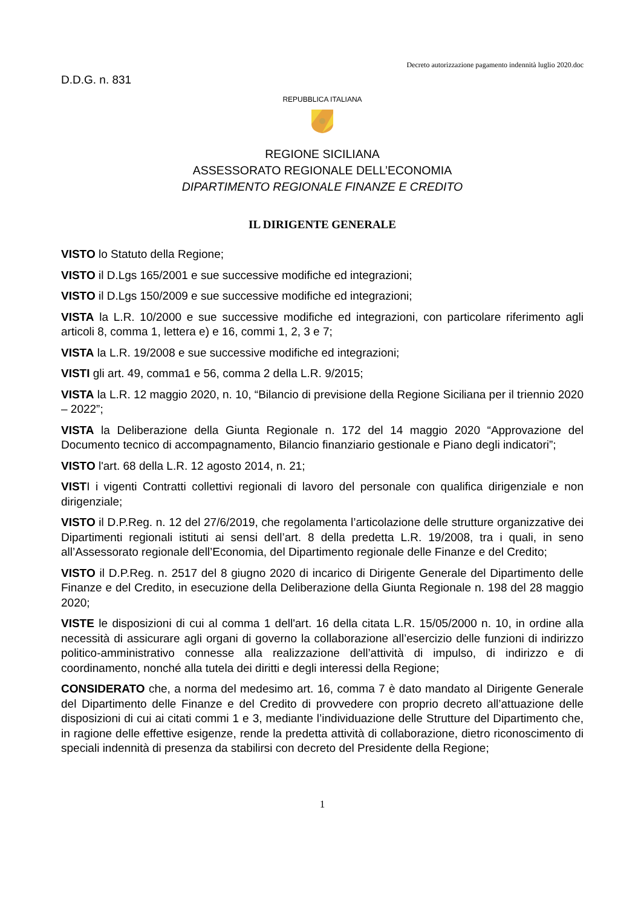Decreto autorizzazione pagamento indennità luglio 2020.doc
D.D.G. n. 831
REPUBBLICA ITALIANA
REGIONE SICILIANA
ASSESSORATO REGIONALE DELL’ECONOMIA
DIPARTIMENTO REGIONALE FINANZE E CREDITO
IL DIRIGENTE GENERALE
VISTO lo Statuto della Regione;
VISTO il D.Lgs 165/2001 e sue successive modifiche ed integrazioni;
VISTO il D.Lgs 150/2009 e sue successive modifiche ed integrazioni;
VISTA la L.R. 10/2000 e sue successive modifiche ed integrazioni, con particolare riferimento agli articoli 8, comma 1, lettera e) e 16, commi 1, 2, 3 e 7;
VISTA la L.R. 19/2008 e sue successive modifiche ed integrazioni;
VISTI gli art. 49, comma1 e 56, comma 2 della L.R. 9/2015;
VISTA la L.R. 12 maggio 2020, n. 10, “Bilancio di previsione della Regione Siciliana per il triennio 2020 – 2022”;
VISTA la Deliberazione della Giunta Regionale n. 172 del 14 maggio 2020 “Approvazione del Documento tecnico di accompagnamento, Bilancio finanziario gestionale e Piano degli indicatori”;
VISTO l'art. 68 della L.R. 12 agosto 2014, n. 21;
VISTI i vigenti Contratti collettivi regionali di lavoro del personale con qualifica dirigenziale e non dirigenziale;
VISTO il D.P.Reg. n. 12 del 27/6/2019, che regolamenta l’articolazione delle strutture organizzative dei Dipartimenti regionali istituti ai sensi dell’art. 8 della predetta L.R. 19/2008, tra i quali, in seno all’Assessorato regionale dell’Economia, del Dipartimento regionale delle Finanze e del Credito;
VISTO il D.P.Reg. n. 2517 del 8 giugno 2020 di incarico di Dirigente Generale del Dipartimento delle Finanze e del Credito, in esecuzione della Deliberazione della Giunta Regionale n. 198 del 28 maggio 2020;
VISTE le disposizioni di cui al comma 1 dell'art. 16 della citata L.R. 15/05/2000 n. 10, in ordine alla necessità di assicurare agli organi di governo la collaborazione all’esercizio delle funzioni di indirizzo politico-amministrativo connesse alla realizzazione dell’attività di impulso, di indirizzo e di coordinamento, nonché alla tutela dei diritti e degli interessi della Regione;
CONSIDERATO che, a norma del medesimo art. 16, comma 7 è dato mandato al Dirigente Generale del Dipartimento delle Finanze e del Credito di provvedere con proprio decreto all’attuazione delle disposizioni di cui ai citati commi 1 e 3, mediante l’individuazione delle Strutture del Dipartimento che, in ragione delle effettive esigenze, rende la predetta attività di collaborazione, dietro riconoscimento di speciali indennità di presenza da stabilirsi con decreto del Presidente della Regione;
1